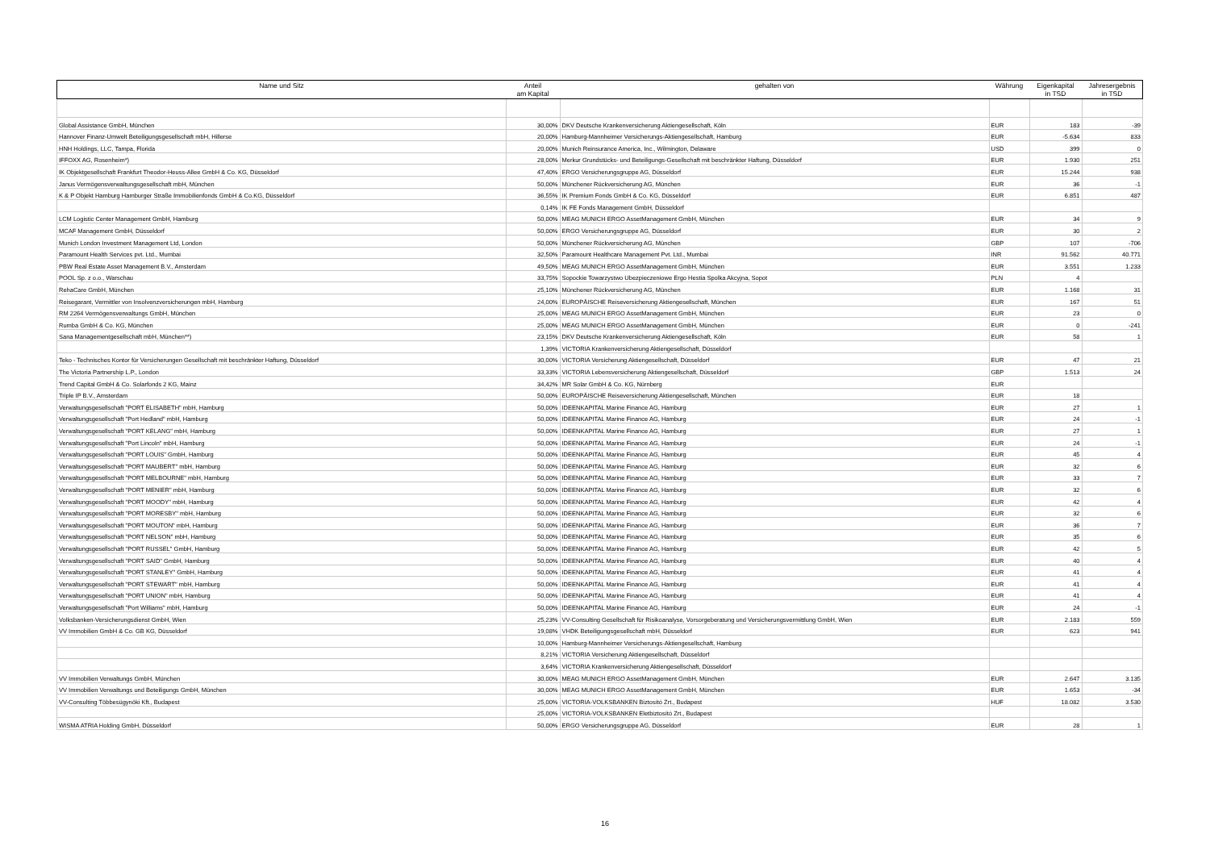| Name und Sitz | Anteil am Kapital | gehalten von | Währung | Eigenkapital in TSD | Jahresergebnis in TSD |
| --- | --- | --- | --- | --- | --- |
| Global Assistance GmbH, München | 30,00% | DKV Deutsche Krankenversicherung Aktiengesellschaft, Köln | EUR | 183 | -39 |
| Hannover Finanz-Umwelt Beteiligungsgesellschaft mbH, Hillerse | 20,00% | Hamburg-Mannheimer Versicherungs-Aktiengesellschaft, Hamburg | EUR | -5.634 | 833 |
| HNH Holdings, LLC, Tampa, Florida | 20,00% | Munich Reinsurance America, Inc., Wilmington, Delaware | USD | 399 | 0 |
| IFFOXX AG, Rosenheim*) | 28,00% | Merkur Grundstücks- und Beteiligungs-Gesellschaft mit beschränkter Haftung, Düsseldorf | EUR | 1.930 | 251 |
| IK Objektgesellschaft Frankfurt Theodor-Heuss-Allee GmbH & Co. KG, Düsseldorf | 47,40% | ERGO Versicherungsgruppe AG, Düsseldorf | EUR | 15.244 | 938 |
| Janus Vermögensverwaltungsgesellschaft mbH, München | 50,00% | Münchener Rückversicherung AG, München | EUR | 36 | -1 |
| K & P Objekt Hamburg Hamburger Straße Immobilienfonds GmbH & Co.KG, Düsseldorf | 36,55% | IK Premium Fonds GmbH & Co. KG, Düsseldorf | EUR | 6.851 | 487 |
| | 0,14% | IK FE Fonds Management GmbH, Düsseldorf | | | |
| LCM Logistic Center Management GmbH, Hamburg | 50,00% | MEAG MUNICH ERGO AssetManagement GmbH, München | EUR | 34 | 9 |
| MCAF Management GmbH, Düsseldorf | 50,00% | ERGO Versicherungsgruppe AG, Düsseldorf | EUR | 30 | 2 |
| Munich London Investment Management Ltd, London | 50,00% | Münchener Rückversicherung AG, München | GBP | 107 | -706 |
| Paramount Health Services pvt. Ltd., Mumbai | 32,50% | Paramount Healthcare Management Pvt. Ltd., Mumbai | INR | 91.562 | 40.771 |
| PBW Real Estate Asset Management B.V., Amsterdam | 49,50% | MEAG MUNICH ERGO AssetManagement GmbH, München | EUR | 3.551 | 1.233 |
| POOL Sp. z o.o., Warschau | 33,75% | Sopockie Towarzystwo Ubezpieczeniowe Ergo Hestia Spolka Akcyjna, Sopot | PLN | 4 | |
| RehaCare GmbH, München | 25,10% | Münchener Rückversicherung AG, München | EUR | 1.168 | 31 |
| Reisegarant, Vermittler von Insolvenzversicherungen mbH, Hamburg | 24,00% | EUROPÄISCHE Reiseversicherung Aktiengesellschaft, München | EUR | 167 | 51 |
| RM 2264 Vermögensverwaltungs GmbH, München | 25,00% | MEAG MUNICH ERGO AssetManagement GmbH, München | EUR | 23 | 0 |
| Rumba GmbH & Co. KG, München | 25,00% | MEAG MUNICH ERGO AssetManagement GmbH, München | EUR | 0 | -241 |
| Sana Managementgesellschaft mbH, München**) | 23,15% | DKV Deutsche Krankenversicherung Aktiengesellschaft, Köln | EUR | 58 | 1 |
| | 1,39% | VICTORIA Krankenversicherung Aktiengesellschaft, Düsseldorf | | | |
| Teko - Technisches Kontor für Versicherungen Gesellschaft mit beschränkter Haftung, Düsseldorf | 30,00% | VICTORIA Versicherung Aktiengesellschaft, Düsseldorf | EUR | 47 | 21 |
| The Victoria Partnership L.P., London | 33,33% | VICTORIA Lebensversicherung Aktiengesellschaft, Düsseldorf | GBP | 1.513 | 24 |
| Trend Capital GmbH & Co. Solarfonds 2 KG, Mainz | 34,42% | MR Solar GmbH & Co. KG, Nürnberg | EUR | | |
| Triple IP B.V., Amsterdam | 50,00% | EUROPÄISCHE Reiseversicherung Aktiengesellschaft, München | EUR | 18 | |
| Verwaltungsgesellschaft "PORT ELISABETH" mbH, Hamburg | 50,00% | IDEENKAPITAL Marine Finance AG, Hamburg | EUR | 27 | 1 |
| Verwaltungsgesellschaft "Port Hedland" mbH, Hamburg | 50,00% | IDEENKAPITAL Marine Finance AG, Hamburg | EUR | 24 | -1 |
| Verwaltungsgesellschaft "PORT KELANG" mbH, Hamburg | 50,00% | IDEENKAPITAL Marine Finance AG, Hamburg | EUR | 27 | 1 |
| Verwaltungsgesellschaft "Port Lincoln" mbH, Hamburg | 50,00% | IDEENKAPITAL Marine Finance AG, Hamburg | EUR | 24 | -1 |
| Verwaltungsgesellschaft "PORT LOUIS" GmbH, Hamburg | 50,00% | IDEENKAPITAL Marine Finance AG, Hamburg | EUR | 45 | 4 |
| Verwaltungsgesellschaft "PORT MAUBERT" mbH, Hamburg | 50,00% | IDEENKAPITAL Marine Finance AG, Hamburg | EUR | 32 | 6 |
| Verwaltungsgesellschaft "PORT MELBOURNE" mbH, Hamburg | 50,00% | IDEENKAPITAL Marine Finance AG, Hamburg | EUR | 33 | 7 |
| Verwaltungsgesellschaft "PORT MENIER" mbH, Hamburg | 50,00% | IDEENKAPITAL Marine Finance AG, Hamburg | EUR | 32 | 6 |
| Verwaltungsgesellschaft "PORT MOODY" mbH, Hamburg | 50,00% | IDEENKAPITAL Marine Finance AG, Hamburg | EUR | 42 | 4 |
| Verwaltungsgesellschaft "PORT MORESBY" mbH, Hamburg | 50,00% | IDEENKAPITAL Marine Finance AG, Hamburg | EUR | 32 | 6 |
| Verwaltungsgesellschaft "PORT MOUTON" mbH, Hamburg | 50,00% | IDEENKAPITAL Marine Finance AG, Hamburg | EUR | 36 | 7 |
| Verwaltungsgesellschaft "PORT NELSON" mbH, Hamburg | 50,00% | IDEENKAPITAL Marine Finance AG, Hamburg | EUR | 35 | 6 |
| Verwaltungsgesellschaft "PORT RUSSEL" GmbH, Hamburg | 50,00% | IDEENKAPITAL Marine Finance AG, Hamburg | EUR | 42 | 5 |
| Verwaltungsgesellschaft "PORT SAID" GmbH, Hamburg | 50,00% | IDEENKAPITAL Marine Finance AG, Hamburg | EUR | 40 | 4 |
| Verwaltungsgesellschaft "PORT STANLEY" GmbH, Hamburg | 50,00% | IDEENKAPITAL Marine Finance AG, Hamburg | EUR | 41 | 4 |
| Verwaltungsgesellschaft "PORT STEWART" mbH, Hamburg | 50,00% | IDEENKAPITAL Marine Finance AG, Hamburg | EUR | 41 | 4 |
| Verwaltungsgesellschaft "PORT UNION" mbH, Hamburg | 50,00% | IDEENKAPITAL Marine Finance AG, Hamburg | EUR | 41 | 4 |
| Verwaltungsgesellschaft "Port Williams" mbH, Hamburg | 50,00% | IDEENKAPITAL Marine Finance AG, Hamburg | EUR | 24 | -1 |
| Volksbanken-Versicherungsdienst GmbH, Wien | 25,23% | VV-Consulting Gesellschaft für Risikoanalyse, Vorsorgeberatung und Versicherungsvermittlung GmbH, Wien | EUR | 2.183 | 559 |
| VV Immobilien GmbH & Co. GB KG, Düsseldorf | 19,08% | VHDK Beteiligungsgesellschaft mbH, Düsseldorf | EUR | 623 | 941 |
| | 10,00% | Hamburg-Mannheimer Versicherungs-Aktiengesellschaft, Hamburg | | | |
| | 8,21% | VICTORIA Versicherung Aktiengesellschaft, Düsseldorf | | | |
| | 3,64% | VICTORIA Krankenversicherung Aktiengesellschaft, Düsseldorf | | | |
| VV Immobilien Verwaltungs GmbH, München | 30,00% | MEAG MUNICH ERGO AssetManagement GmbH, München | EUR | 2.647 | 3.135 |
| VV Immobilien Verwaltungs und Beteiligungs GmbH, München | 30,00% | MEAG MUNICH ERGO AssetManagement GmbH, München | EUR | 1.653 | -34 |
| VV-Consulting Többesügynöki Kft., Budapest | 25,00% | VICTORIA-VOLKSBANKEN Biztosító Zrt., Budapest | HUF | 18.082 | 3.530 |
| | 25,00% | VICTORIA-VOLKSBANKEN Eletbiztosító Zrt., Budapest | | | |
| WISMA ATRIA Holding GmbH, Düsseldorf | 50,00% | ERGO Versicherungsgruppe AG, Düsseldorf | EUR | 28 | 1 |
16